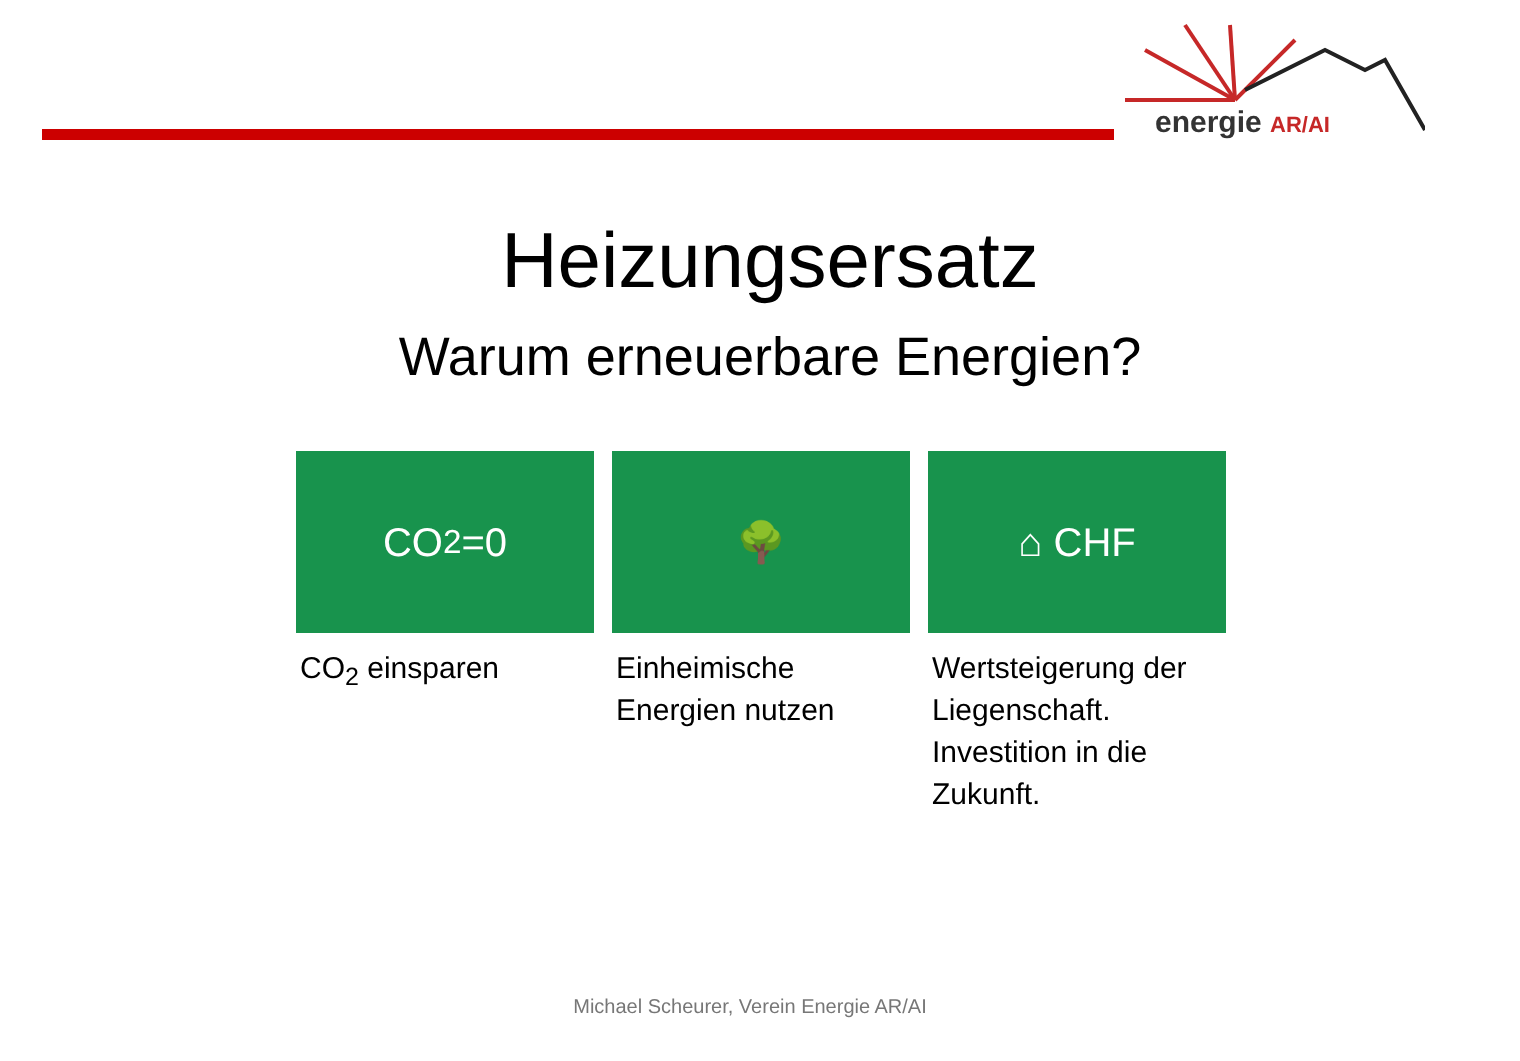energie AR/AI
Heizungsersatz
Warum erneuerbare Energien?
CO<sub>2</sub>=0
CO<sub>2</sub> einsparen
🌳
Einheimische Energien nutzen
⌂ CHF
Wertsteigerung der Liegenschaft. Investition in die Zukunft.
Michael Scheurer, Verein Energie AR/AI